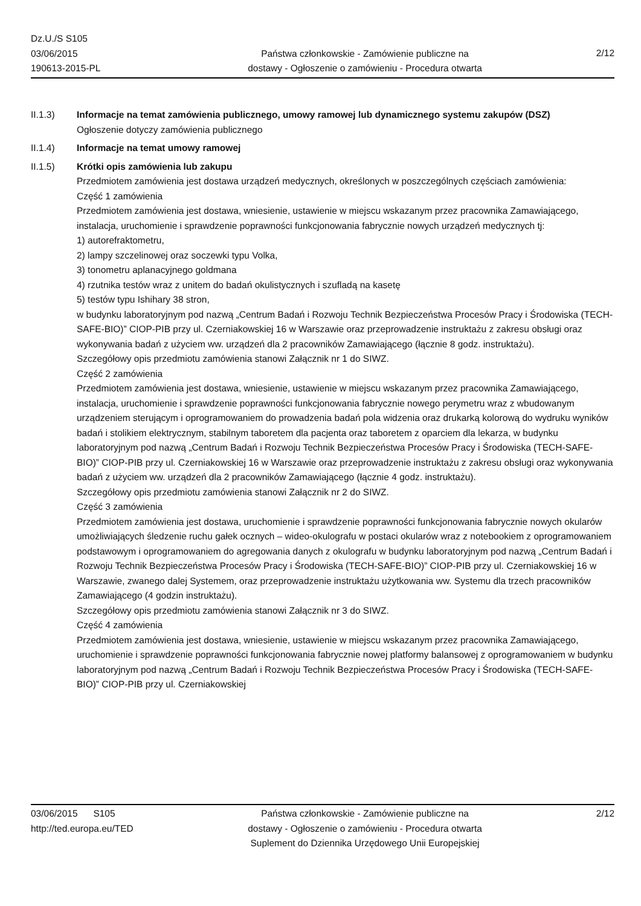Dz.U./S S105
03/06/2015
190613-2015-PL
Państwa członkowskie - Zamówienie publiczne na
dostawy - Ogłoszenie o zamówieniu - Procedura otwarta
2/12
II.1.3) Informacje na temat zamówienia publicznego, umowy ramowej lub dynamicznego systemu zakupów (DSZ)
Ogłoszenie dotyczy zamówienia publicznego
II.1.4) Informacje na temat umowy ramowej
II.1.5) Krótki opis zamówienia lub zakupu
Przedmiotem zamówienia jest dostawa urządzeń medycznych, określonych w poszczególnych częściach zamówienia:
Część 1 zamówienia
Przedmiotem zamówienia jest dostawa, wniesienie, ustawienie w miejscu wskazanym przez pracownika Zamawiającego, instalacja, uruchomienie i sprawdzenie poprawności funkcjonowania fabrycznie nowych urządzeń medycznych tj:
1) autorefraktometru,
2) lampy szczelinowej oraz soczewki typu Volka,
3) tonometru aplanacyjnego goldmana
4) rzutnika testów wraz z unitem do badań okulistycznych i szufladą na kasetę
5) testów typu Ishihary 38 stron,
w budynku laboratoryjnym pod nazwą „Centrum Badań i Rozwoju Technik Bezpieczeństwa Procesów Pracy i Środowiska (TECH-SAFE-BIO)” CIOP-PIB przy ul. Czerniakowskiej 16 w Warszawie oraz przeprowadzenie instruktażu z zakresu obsługi oraz wykonywania badań z użyciem ww. urządzeń dla 2 pracowników Zamawiającego (łącznie 8 godz. instruktażu).
Szczegółowy opis przedmiotu zamówienia stanowi Załącznik nr 1 do SIWZ.
Część 2 zamówienia
Przedmiotem zamówienia jest dostawa, wniesienie, ustawienie w miejscu wskazanym przez pracownika Zamawiającego, instalacja, uruchomienie i sprawdzenie poprawności funkcjonowania fabrycznie nowego perymetru wraz z wbudowanym urządzeniem sterującym i oprogramowaniem do prowadzenia badań pola widzenia oraz drukarką kolorową do wydruku wyników badań i stolikiem elektrycznym, stabilnym taboretem dla pacjenta oraz taboretem z oparciem dla lekarza, w budynku laboratoryjnym pod nazwą „Centrum Badań i Rozwoju Technik Bezpieczeństwa Procesów Pracy i Środowiska (TECH-SAFE-BIO)” CIOP-PIB przy ul. Czerniakowskiej 16 w Warszawie oraz przeprowadzenie instruktażu z zakresu obsługi oraz wykonywania badań z użyciem ww. urządzeń dla 2 pracowników Zamawiającego (łącznie 4 godz. instruktażu).
Szczegółowy opis przedmiotu zamówienia stanowi Załącznik nr 2 do SIWZ.
Część 3 zamówienia
Przedmiotem zamówienia jest dostawa, uruchomienie i sprawdzenie poprawności funkcjonowania fabrycznie nowych okularów umożliwiających śledzenie ruchu gałek ocznych – wideo-okulografu w postaci okularów wraz z notebookiem z oprogramowaniem podstawowym i oprogramowaniem do agregowania danych z okulografu w budynku laboratoryjnym pod nazwą „Centrum Badań i Rozwoju Technik Bezpieczeństwa Procesów Pracy i Środowiska (TECH-SAFE-BIO)” CIOP-PIB przy ul. Czerniakowskiej 16 w Warszawie, zwanego dalej Systemem, oraz przeprowadzenie instruktażu użytkowania ww. Systemu dla trzech pracowników Zamawiającego (4 godzin instruktażu).
Szczegółowy opis przedmiotu zamówienia stanowi Załącznik nr 3 do SIWZ.
Część 4 zamówienia
Przedmiotem zamówienia jest dostawa, wniesienie, ustawienie w miejscu wskazanym przez pracownika Zamawiającego, uruchomienie i sprawdzenie poprawności funkcjonowania fabrycznie nowej platformy balansowej z oprogramowaniem w budynku laboratoryjnym pod nazwą „Centrum Badań i Rozwoju Technik Bezpieczeństwa Procesów Pracy i Środowiska (TECH-SAFE-BIO)” CIOP-PIB przy ul. Czerniakowskiej
03/06/2015 S105
http://ted.europa.eu/TED
Państwa członkowskie - Zamówienie publiczne na
dostawy - Ogłoszenie o zamówieniu - Procedura otwarta
Suplement do Dziennika Urzędowego Unii Europejskiej
2/12